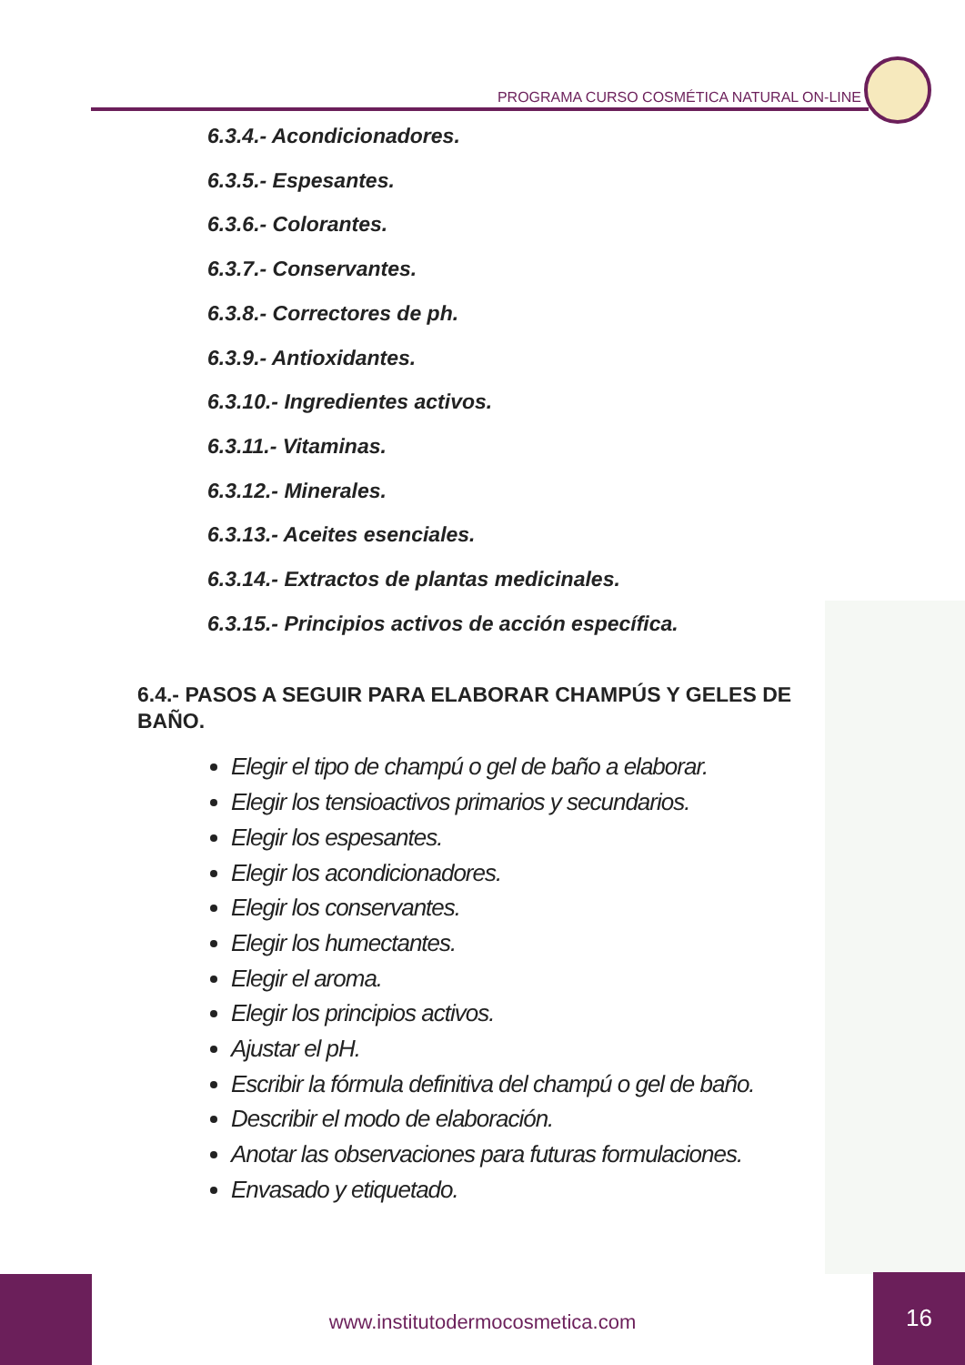PROGRAMA CURSO COSMÉTICA NATURAL ON-LINE
6.3.4.- Acondicionadores.
6.3.5.- Espesantes.
6.3.6.- Colorantes.
6.3.7.- Conservantes.
6.3.8.- Correctores de ph.
6.3.9.- Antioxidantes.
6.3.10.- Ingredientes activos.
6.3.11.- Vitaminas.
6.3.12.- Minerales.
6.3.13.- Aceites esenciales.
6.3.14.- Extractos de plantas medicinales.
6.3.15.- Principios activos de acción específica.
6.4.- PASOS A SEGUIR PARA ELABORAR CHAMPÚS Y GELES DE BAÑO.
Elegir el tipo de champú o gel de baño a elaborar.
Elegir los tensioactivos primarios y secundarios.
Elegir los espesantes.
Elegir los acondicionadores.
Elegir los conservantes.
Elegir los humectantes.
Elegir el aroma.
Elegir los principios activos.
Ajustar el pH.
Escribir la fórmula definitiva del champú o gel de baño.
Describir el modo de elaboración.
Anotar las observaciones para futuras formulaciones.
Envasado y etiquetado.
www.institutodermocosmetica.com
16